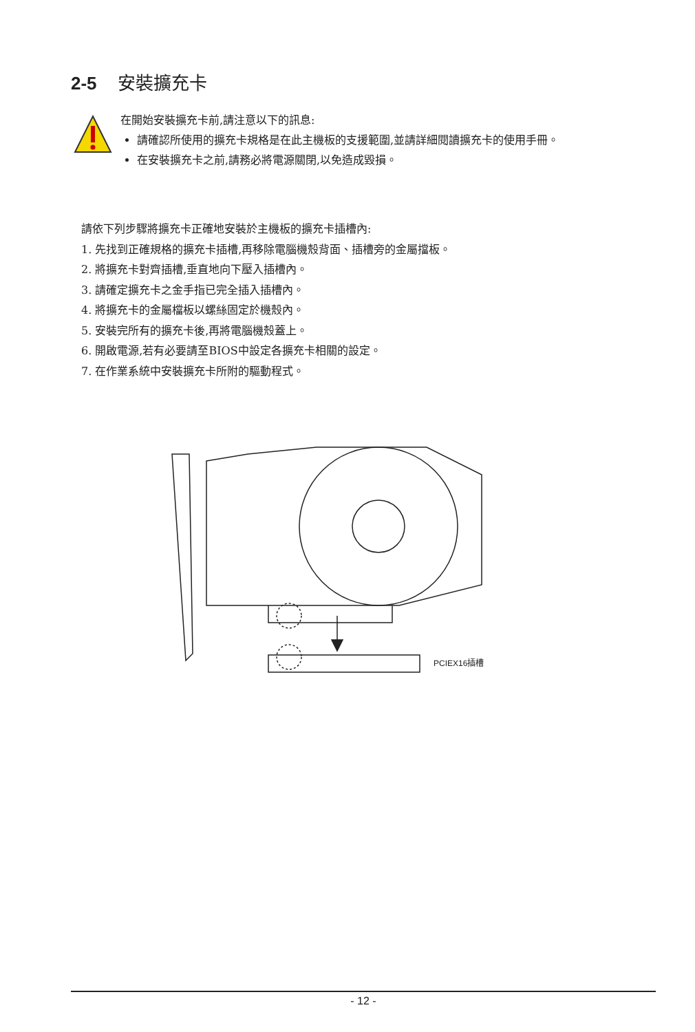2-5 安裝擴充卡
在開始安裝擴充卡前,請注意以下的訊息:
請確認所使用的擴充卡規格是在此主機板的支援範圍,並請詳細閱讀擴充卡的使用手冊。
在安裝擴充卡之前,請務必將電源關閉,以免造成毀損。
請依下列步驟將擴充卡正確地安裝於主機板的擴充卡插槽內:
1. 先找到正確規格的擴充卡插槽,再移除電腦機殼背面、插槽旁的金屬擋板。
2. 將擴充卡對齊插槽,垂直地向下壓入插槽內。
3. 請確定擴充卡之金手指已完全插入插槽內。
4. 將擴充卡的金屬檔板以螺絲固定於機殼內。
5. 安裝完所有的擴充卡後,再將電腦機殼蓋上。
6. 開啟電源,若有必要請至BIOS中設定各擴充卡相關的設定。
7. 在作業系統中安裝擴充卡所附的驅動程式。
PCIEX16插槽
- 12 -